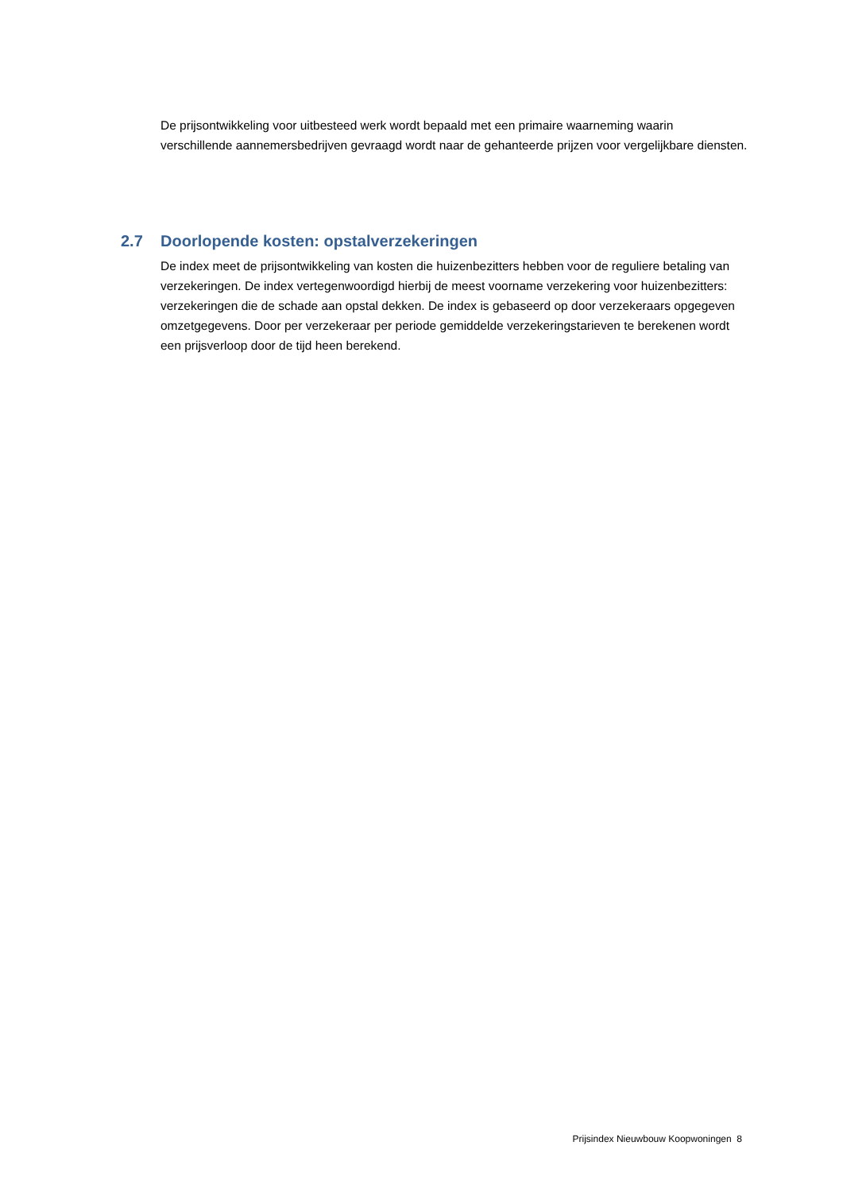De prijsontwikkeling voor uitbesteed werk wordt bepaald met een primaire waarneming waarin verschillende aannemersbedrijven gevraagd wordt naar de gehanteerde prijzen voor vergelijkbare diensten.
2.7 Doorlopende kosten: opstalverzekeringen
De index meet de prijsontwikkeling van kosten die huizenbezitters hebben voor de reguliere betaling van verzekeringen. De index vertegenwoordigd hierbij de meest voorname verzekering voor huizenbezitters: verzekeringen die de schade aan opstal dekken. De index is gebaseerd op door verzekeraars opgegeven omzetgegevens. Door per verzekeraar per periode gemiddelde verzekeringstarieven te berekenen wordt een prijsverloop door de tijd heen berekend.
Prijsindex Nieuwbouw Koopwoningen 8